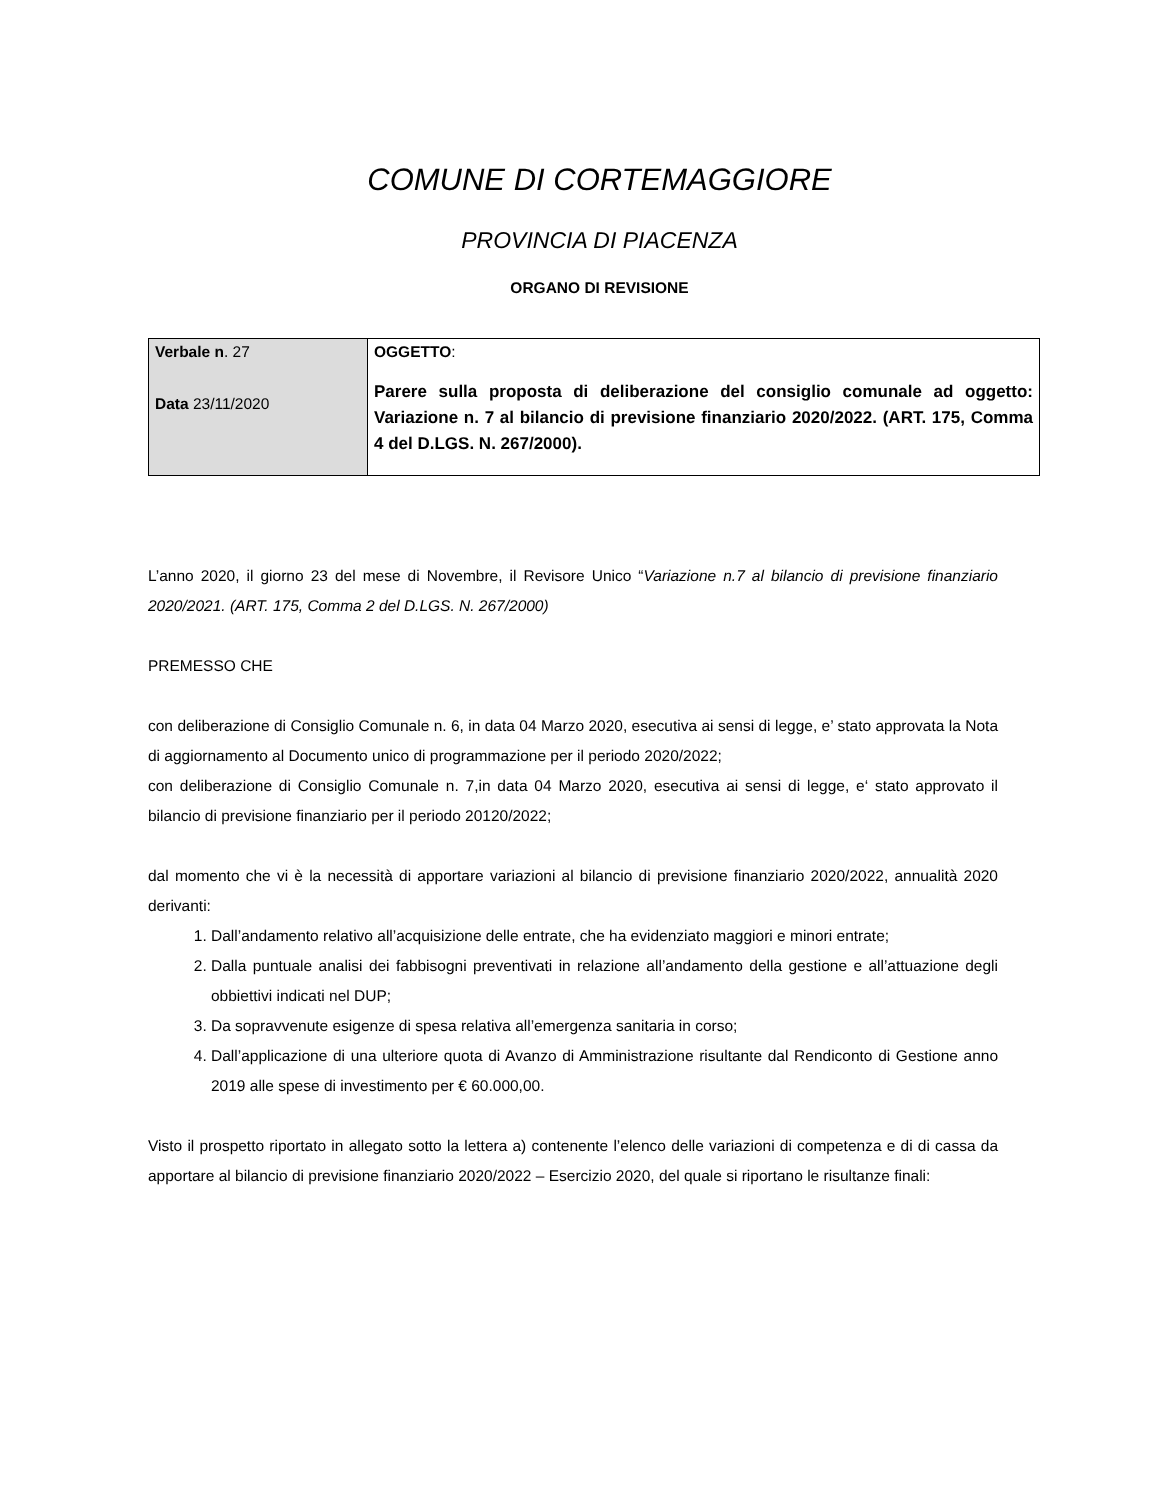COMUNE DI CORTEMAGGIORE
PROVINCIA DI PIACENZA
ORGANO DI REVISIONE
| Verbale n . 27 Data 23/11/2020 | OGGETTO : Parere sulla proposta di deliberazione del consiglio comunale ad oggetto: Variazione n. 7 al bilancio di previsione finanziario 2020/2022. (ART. 175, Comma 4 del D.LGS. N. 267/2000). |
L’anno 2020, il giorno 23 del mese di Novembre, il Revisore Unico “Variazione n.7 al bilancio di previsione finanziario 2020/2021. (ART. 175, Comma 2 del D.LGS. N. 267/2000)
PREMESSO CHE
con deliberazione di Consiglio Comunale n. 6, in data 04 Marzo 2020, esecutiva ai sensi di legge, e’ stato approvata la Nota di aggiornamento al Documento unico di programmazione per il periodo 2020/2022;
con deliberazione di Consiglio Comunale n. 7,in data 04 Marzo 2020, esecutiva ai sensi di legge, e‘ stato approvato il bilancio di previsione finanziario per il periodo 20120/2022;
dal momento che vi è la necessità di apportare variazioni al bilancio di previsione finanziario 2020/2022, annualità 2020 derivanti:
1. Dall’andamento relativo all’acquisizione delle entrate, che ha evidenziato maggiori e minori entrate;
2. Dalla puntuale analisi dei fabbisogni preventivati in relazione all’andamento della gestione e all’attuazione degli obbiettivi indicati nel DUP;
3. Da sopravvenute esigenze di spesa relativa all’emergenza sanitaria in corso;
4. Dall’applicazione di una ulteriore quota di Avanzo di Amministrazione risultante dal Rendiconto di Gestione anno 2019 alle spese di investimento per € 60.000,00.
Visto il prospetto riportato in allegato sotto la lettera a) contenente l’elenco delle variazioni di competenza e di di cassa da apportare al bilancio di previsione finanziario 2020/2022 – Esercizio 2020, del quale si riportano le risultanze finali: